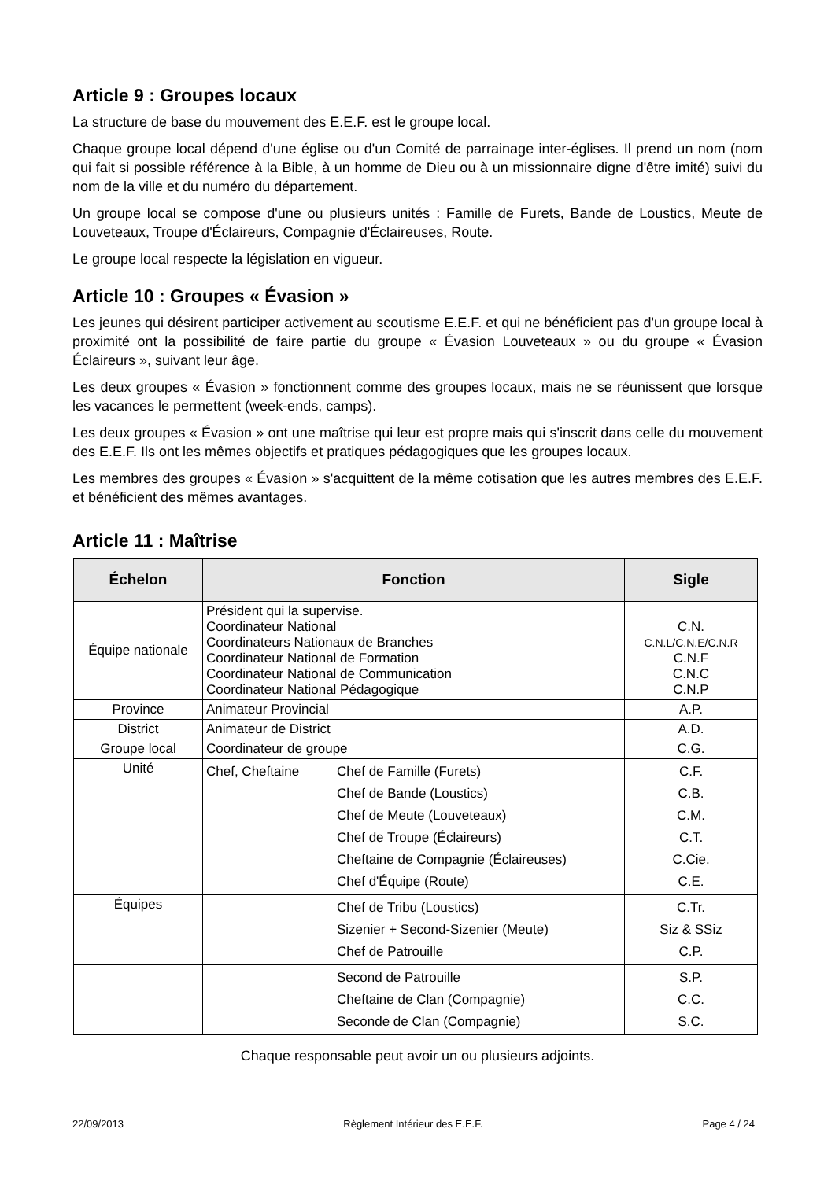Article 9 : Groupes locaux
La structure de base du mouvement des E.E.F. est le groupe local.
Chaque groupe local dépend d'une église ou d'un Comité de parrainage inter-églises. Il prend un nom (nom qui fait si possible référence à la Bible, à un homme de Dieu ou à un missionnaire digne d'être imité) suivi du nom de la ville et du numéro du département.
Un groupe local se compose d'une ou plusieurs unités : Famille de Furets, Bande de Loustics, Meute de Louveteaux, Troupe d'Éclaireurs, Compagnie d'Éclaireuses, Route.
Le groupe local respecte la législation en vigueur.
Article 10 : Groupes « Évasion »
Les jeunes qui désirent participer activement au scoutisme E.E.F. et qui ne bénéficient pas d'un groupe local à proximité ont la possibilité de faire partie du groupe « Évasion Louveteaux » ou du groupe « Évasion Éclaireurs », suivant leur âge.
Les deux groupes « Évasion » fonctionnent comme des groupes locaux, mais ne se réunissent que lorsque les vacances le permettent (week-ends, camps).
Les deux groupes « Évasion » ont une maîtrise qui leur est propre mais qui s'inscrit dans celle du mouvement des E.E.F. Ils ont les mêmes objectifs et pratiques pédagogiques que les groupes locaux.
Les membres des groupes « Évasion » s'acquittent de la même cotisation que les autres membres des E.E.F. et bénéficient des mêmes avantages.
Article 11 : Maîtrise
| Échelon | Fonction | Sigle |
| --- | --- | --- |
| Équipe nationale | Président qui la supervise. Coordinateur National Coordinateurs Nationaux de Branches Coordinateur National de Formation Coordinateur National de Communication Coordinateur National Pédagogique | C.N. C.N.L/C.N.E/C.N.R C.N.F C.N.C C.N.P |
| Province | Animateur Provincial | A.P. |
| District | Animateur de District | A.D. |
| Groupe local | Coordinateur de groupe | C.G. |
| Unité | Chef, Cheftaine Chef de Famille (Furets) Chef de Bande (Loustics) Chef de Meute (Louveteaux) Chef de Troupe (Éclaireurs) Cheftaine de Compagnie (Éclaireuses) Chef d'Équipe (Route) | C.F. C.B. C.M. C.T. C.Cie. C.E. |
| Équipes | Chef de Tribu (Loustics) Sizenier + Second-Sizenier (Meute) Chef de Patrouille | C.Tr. Siz & SSiz C.P. |
| | Second de Patrouille Cheftaine de Clan (Compagnie) Seconde de Clan (Compagnie) | S.P. C.C. S.C. |
Chaque responsable peut avoir un ou plusieurs adjoints.
22/09/2013 Règlement Intérieur des E.E.F. Page 4 / 24